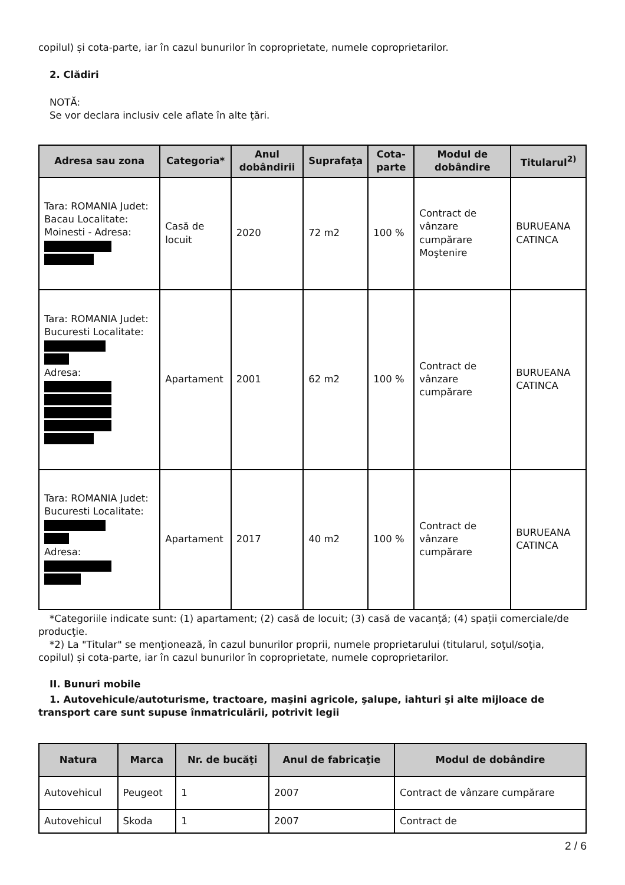copilul) și cota-parte, iar în cazul bunurilor în coproprietate, numele coproprietarilor.
2. Clădiri
NOTĂ:
Se vor declara inclusiv cele aflate în alte ţări.
| Adresa sau zona | Categoria* | Anul dobândirii | Suprafaţa | Cota-parte | Modul de dobândire | Titularul<sup>2)</sup> |
| --- | --- | --- | --- | --- | --- | --- |
| Tara: ROMANIA Judet: Bacau Localitate: Moinesti - Adresa: | Casă de locuit | 2020 | 72 m2 | 100 % | Contract de vânzare cumpărare Moştenire | BURUEANA CATINCA |
| Tara: ROMANIA Judet: Bucuresti Localitate: Adresa: | Apartament | 2001 | 62 m2 | 100 % | Contract de vânzare cumpărare | BURUEANA CATINCA |
| Tara: ROMANIA Judet: Bucuresti Localitate: Adresa: | Apartament | 2017 | 40 m2 | 100 % | Contract de vânzare cumpărare | BURUEANA CATINCA |
*Categoriile indicate sunt: (1) apartament; (2) casă de locuit; (3) casă de vacanţă; (4) spaţii comerciale/de
producţie.
*2) La "Titular" se menţionează, în cazul bunurilor proprii, numele proprietarului (titularul, soţul/soţia,
copilul) și cota-parte, iar în cazul bunurilor în coproprietate, numele coproprietarilor.
II. Bunuri mobile
1. Autovehicule/autoturisme, tractoare, maşini agricole, şalupe, iahturi şi alte mijloace de transport care sunt supuse înmatriculării, potrivit legii
| Natura | Marca | Nr. de bucăţi | Anul de fabricaţie | Modul de dobândire |
| --- | --- | --- | --- | --- |
| Autovehicul | Peugeot | 1 | 2007 | Contract de vânzare cumpărare |
| Autovehicul | Skoda | 1 | 2007 | Contract de |
2 / 6